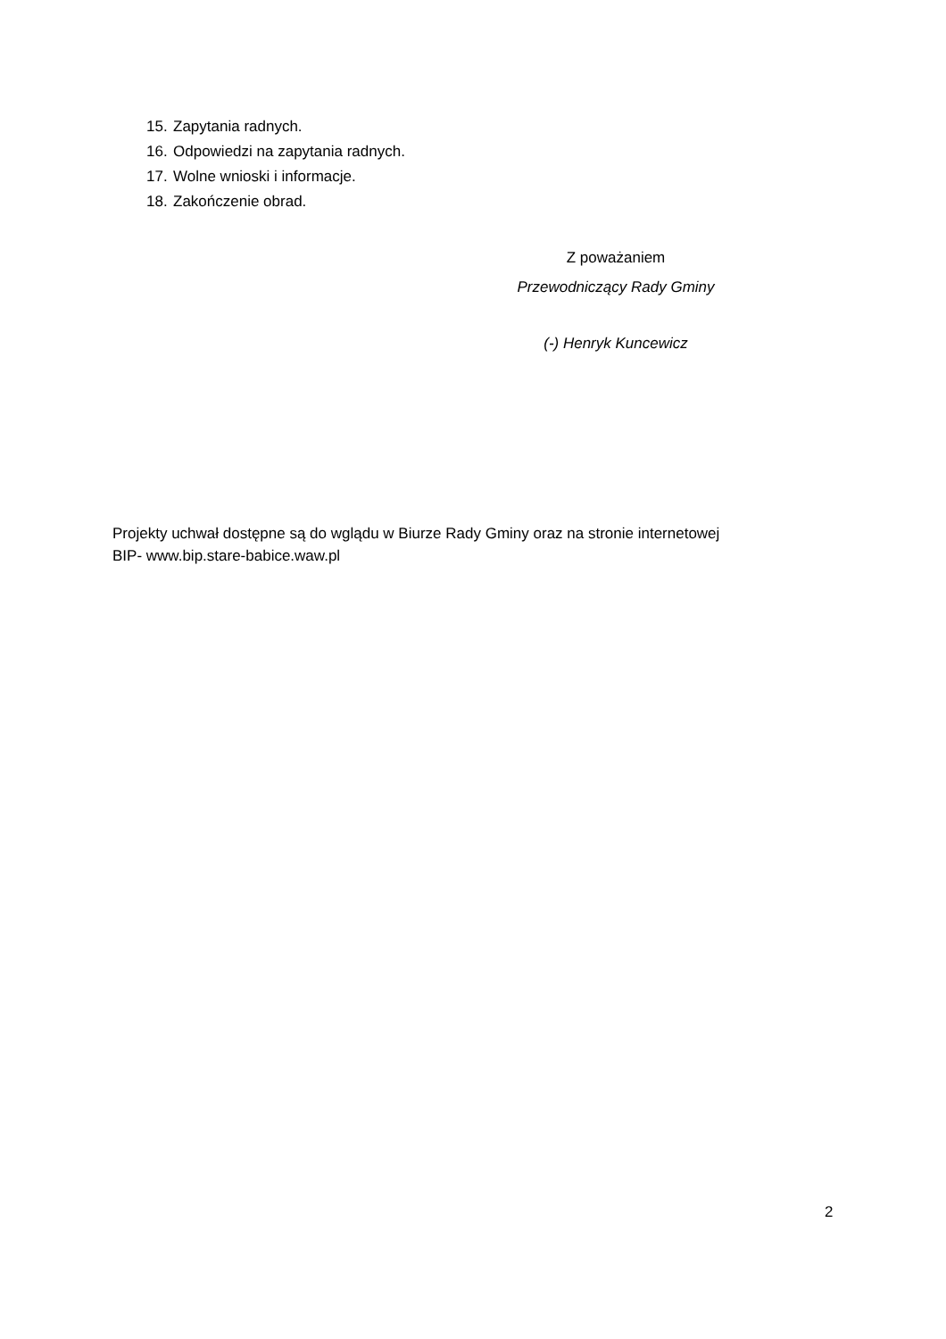15. Zapytania radnych.
16. Odpowiedzi na zapytania radnych.
17. Wolne wnioski i informacje.
18. Zakończenie obrad.
Z poważaniem
Przewodniczący Rady Gminy
(-) Henryk Kuncewicz
Projekty uchwał dostępne są do wglądu w Biurze Rady Gminy oraz na stronie internetowej
BIP- www.bip.stare-babice.waw.pl
2